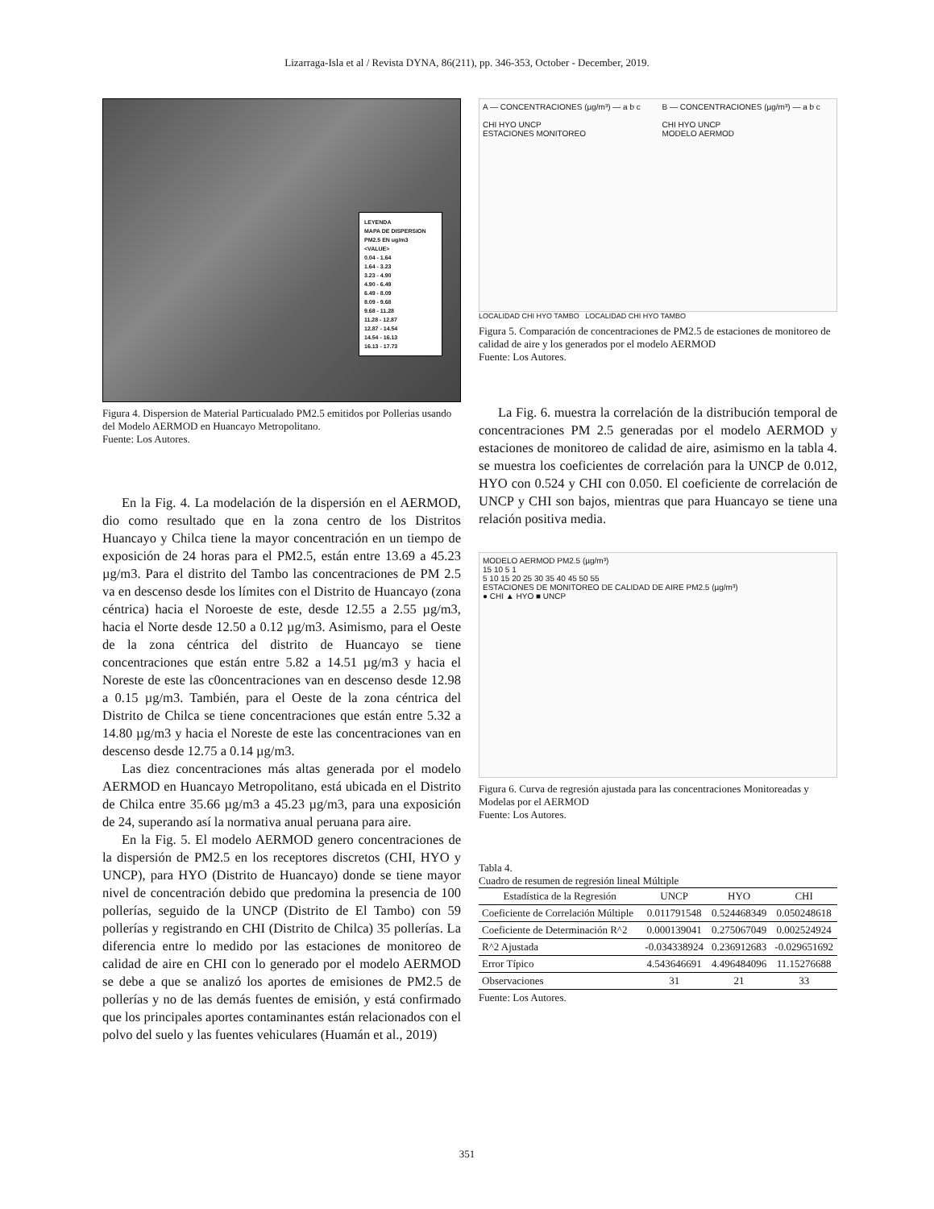Lizarraga-Isla et al / Revista DYNA, 86(211), pp. 346-353, October - December, 2019.
LEYENDA
MAPA DE DISPERSION
PM2.5 EN ug/m3
<VALUE>
0.04 - 1.64
1.64 - 3.23
3.23 - 4.90
4.90 - 6.49
6.49 - 8.09
8.09 - 9.68
9.68 - 11.28
11.28 - 12.87
12.87 - 14.54
14.54 - 16.13
16.13 - 17.73
Figura 4. Dispersion de Material Particualado PM2.5 emitidos por Pollerias usando del Modelo AERMOD en Huancayo Metropolitano.
Fuente: Los Autores.
En la Fig. 4. La modelación de la dispersión en el AERMOD, dio como resultado que en la zona centro de los Distritos Huancayo y Chilca tiene la mayor concentración en un tiempo de exposición de 24 horas para el PM2.5, están entre 13.69 a 45.23 µg/m3. Para el distrito del Tambo las concentraciones de PM 2.5 va en descenso desde los límites con el Distrito de Huancayo (zona céntrica) hacia el Noroeste de este, desde 12.55 a 2.55 µg/m3, hacia el Norte desde 12.50 a 0.12 µg/m3. Asimismo, para el Oeste de la zona céntrica del distrito de Huancayo se tiene concentraciones que están entre 5.82 a 14.51 µg/m3 y hacia el Noreste de este las c0oncentraciones van en descenso desde 12.98 a 0.15 µg/m3. También, para el Oeste de la zona céntrica del Distrito de Chilca se tiene concentraciones que están entre 5.32 a 14.80 µg/m3 y hacia el Noreste de este las concentraciones van en descenso desde 12.75 a 0.14 µg/m3.
Las diez concentraciones más altas generada por el modelo AERMOD en Huancayo Metropolitano, está ubicada en el Distrito de Chilca entre 35.66 µg/m3 a 45.23 µg/m3, para una exposición de 24, superando así la normativa anual peruana para aire.
En la Fig. 5. El modelo AERMOD genero concentraciones de la dispersión de PM2.5 en los receptores discretos (CHI, HYO y UNCP), para HYO (Distrito de Huancayo) donde se tiene mayor nivel de concentración debido que predomina la presencia de 100 pollerías, seguido de la UNCP (Distrito de El Tambo) con 59 pollerías y registrando en CHI (Distrito de Chilca) 35 pollerías. La diferencia entre lo medido por las estaciones de monitoreo de calidad de aire en CHI con lo generado por el modelo AERMOD se debe a que se analizó los aportes de emisiones de PM2.5 de pollerías y no de las demás fuentes de emisión, y está confirmado que los principales aportes contaminantes están relacionados con el polvo del suelo y las fuentes vehiculares (Huamán et al., 2019)
A — CONCENTRACIONES (µg/m³) — a b c
CHI HYO UNCP
ESTACIONES MONITOREO
B — CONCENTRACIONES (µg/m³) — a b c
CHI HYO UNCP
MODELO AERMOD
LOCALIDAD CHI HYO TAMBO LOCALIDAD CHI HYO TAMBO
Figura 5. Comparación de concentraciones de PM2.5 de estaciones de monitoreo de calidad de aire y los generados por el modelo AERMOD
Fuente: Los Autores.
La Fig. 6. muestra la correlación de la distribución temporal de concentraciones PM 2.5 generadas por el modelo AERMOD y estaciones de monitoreo de calidad de aire, asimismo en la tabla 4. se muestra los coeficientes de correlación para la UNCP de 0.012, HYO con 0.524 y CHI con 0.050. El coeficiente de correlación de UNCP y CHI son bajos, mientras que para Huancayo se tiene una relación positiva media.
MODELO AERMOD PM2.5 (µg/m³)
15 10 5 1
5 10 15 20 25 30 35 40 45 50 55
ESTACIONES DE MONITOREO DE CALIDAD DE AIRE PM2.5 (µg/m³)
● CHI ▲ HYO ■ UNCP
Figura 6. Curva de regresión ajustada para las concentraciones Monitoreadas y Modelas por el AERMOD
Fuente: Los Autores.
Tabla 4.
Cuadro de resumen de regresión lineal Múltiple
| Estadística de la Regresión | UNCP | HYO | CHI |
| --- | --- | --- | --- |
| Coeficiente de Correlación Múltiple | 0.011791548 | 0.524468349 | 0.050248618 |
| Coeficiente de Determinación R^2 | 0.000139041 | 0.275067049 | 0.002524924 |
| R^2 Ajustada | -0.034338924 | 0.236912683 | -0.029651692 |
| Error Típico | 4.543646691 | 4.496484096 | 11.15276688 |
| Observaciones | 31 | 21 | 33 |
Fuente: Los Autores.
351